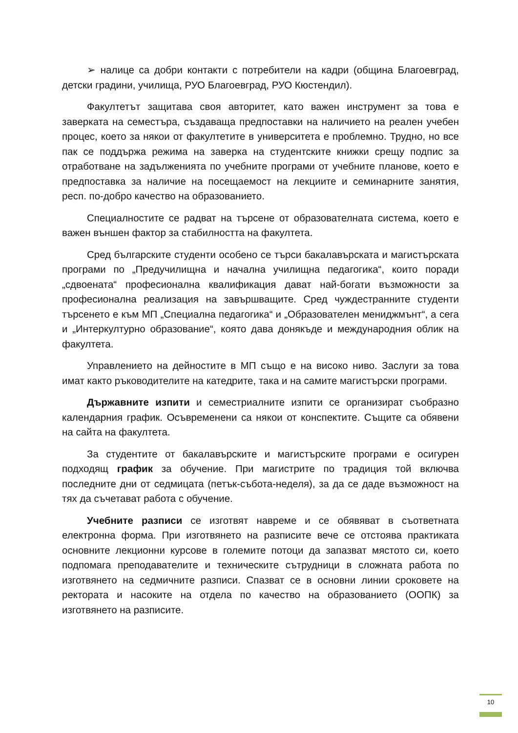➢ налице са добри контакти с потребители на кадри (община Благоевград, детски градини, училища, РУО Благоевград, РУО Кюстендил).
Факултетът защитава своя авторитет, като важен инструмент за това е заверката на семестъра, създаваща предпоставки на наличието на реален учебен процес, което за някои от факултетите в университета е проблемно. Трудно, но все пак се поддържа режима на заверка на студентските книжки срещу подпис за отработване на задълженията по учебните програми от учебните планове, което е предпоставка за наличие на посещаемост на лекциите и семинарните занятия, респ. по-добро качество на образованието.
Специалностите се радват на търсене от образователната система, което е важен външен фактор за стабилността на факултета.
Сред българските студенти особено се търси бакалавърската и магистърската програми по „Предучилищна и начална училищна педагогика“, които поради „сдвоената“ професионална квалификация дават най-богати възможности за професионална реализация на завършващите. Сред чуждестранните студенти търсенето е към МП „Специална педагогика“ и „Образователен мениджмънт“, а сега и „Интеркултурно образование“, която дава донякъде и международния облик на факултета.
Управлението на дейностите в МП също е на високо ниво. Заслуги за това имат както ръководителите на катедрите, така и на самите магистърски програми.
Държавните изпити и семестриалните изпити се организират съобразно календарния график. Осъвременени са някои от конспектите. Същите са обявени на сайта на факултета.
За студентите от бакалавърските и магистърските програми е осигурен подходящ график за обучение. При магистрите по традиция той включва последните дни от седмицата (петък-събота-неделя), за да се даде възможност на тях да съчетават работа с обучение.
Учебните разписи се изготвят навреме и се обявяват в съответната електронна форма. При изготвянето на разписите вече се отстоява практиката основните лекционни курсове в големите потоци да запазват мястото си, което подпомага преподавателите и техническите сътрудници в сложната работа по изготвянето на седмичните разписи. Спазват се в основни линии сроковете на ректората и насоките на отдела по качество на образованието (ООПК) за изготвянето на разписите.
10